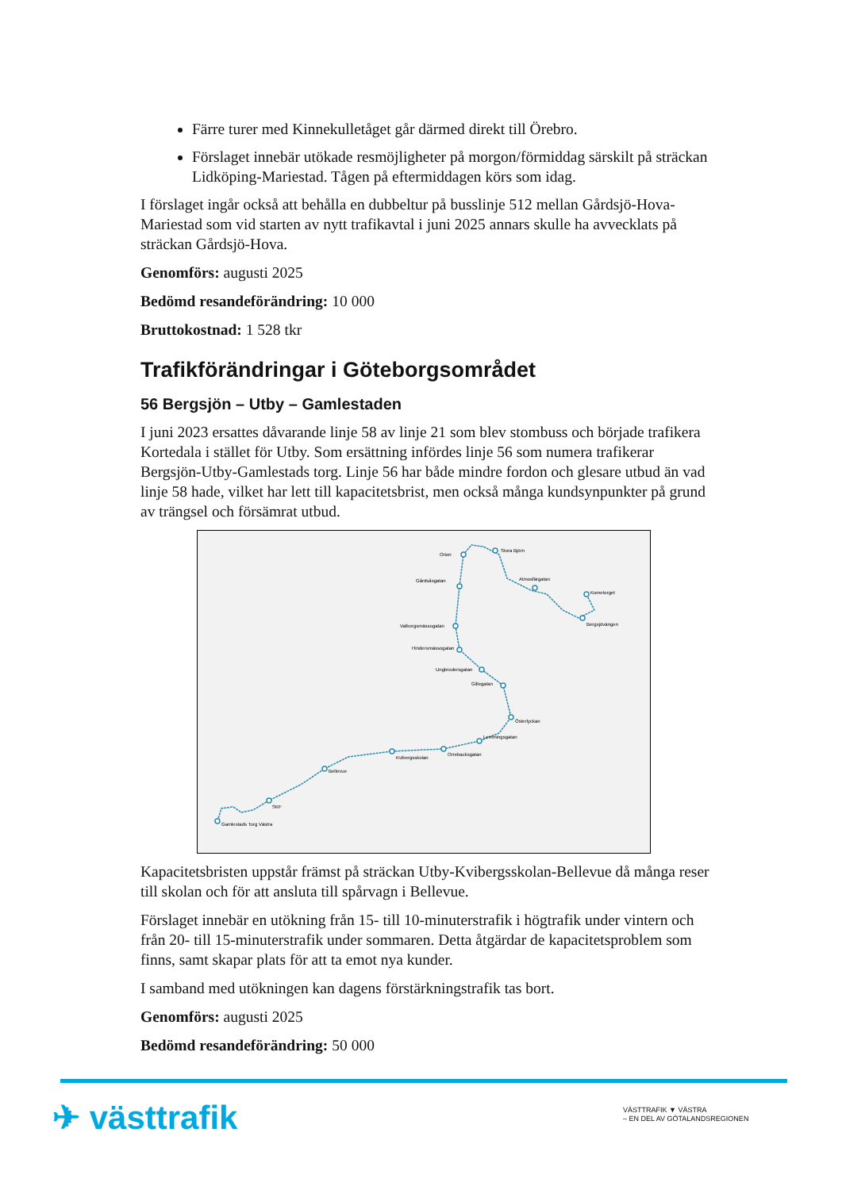Färre turer med Kinnekulletåget går därmed direkt till Örebro.
Förslaget innebär utökade resmöjligheter på morgon/förmiddag särskilt på sträckan Lidköping-Mariestad. Tågen på eftermiddagen körs som idag.
I förslaget ingår också att behålla en dubbeltur på busslinje 512 mellan Gårdsjö-Hova-Mariestad som vid starten av nytt trafikavtal i juni 2025 annars skulle ha avvecklats på sträckan Gårdsjö-Hova.
Genomförs: augusti 2025
Bedömd resandeförändring: 10 000
Bruttokostnad: 1 528 tkr
Trafikförändringar i Göteborgsområdet
56 Bergsjön – Utby – Gamlestaden
I juni 2023 ersattes dåvarande linje 58 av linje 21 som blev stombuss och började trafikera Kortedala i stället för Utby. Som ersättning infördes linje 56 som numera trafikerar Bergsjön-Utby-Gamlestads torg. Linje 56 har både mindre fordon och glesare utbud än vad linje 58 hade, vilket har lett till kapacitetsbrist, men också många kundsynpunkter på grund av trängsel och försämrat utbud.
Gamlestads Torg Västra
SKF
Bellevue
Kvibergsskolan
Orrebacksgatan
Lemmingsgatan
Österlyckan
Gillegatan
Ungbrodersgatan
Hindersmässogatan
Valborgsmässogatan
Gårdsåsgatan
Orion
Stora Björn
Atmosfärgatan
Kometorget
Bergsjövängen
Kapacitetsbristen uppstår främst på sträckan Utby-Kvibergsskolan-Bellevue då många reser till skolan och för att ansluta till spårvagn i Bellevue.
Förslaget innebär en utökning från 15- till 10-minuterstrafik i högtrafik under vintern och från 20- till 15-minuterstrafik under sommaren. Detta åtgärdar de kapacitetsproblem som finns, samt skapar plats för att ta emot nya kunder.
I samband med utökningen kan dagens förstärkningstrafik tas bort.
Genomförs: augusti 2025
Bedömd resandeförändring: 50 000
✈ västtrafik
VÄSTTRAFIK ▼ VÄSTRA
– EN DEL AV GÖTALANDSREGIONEN